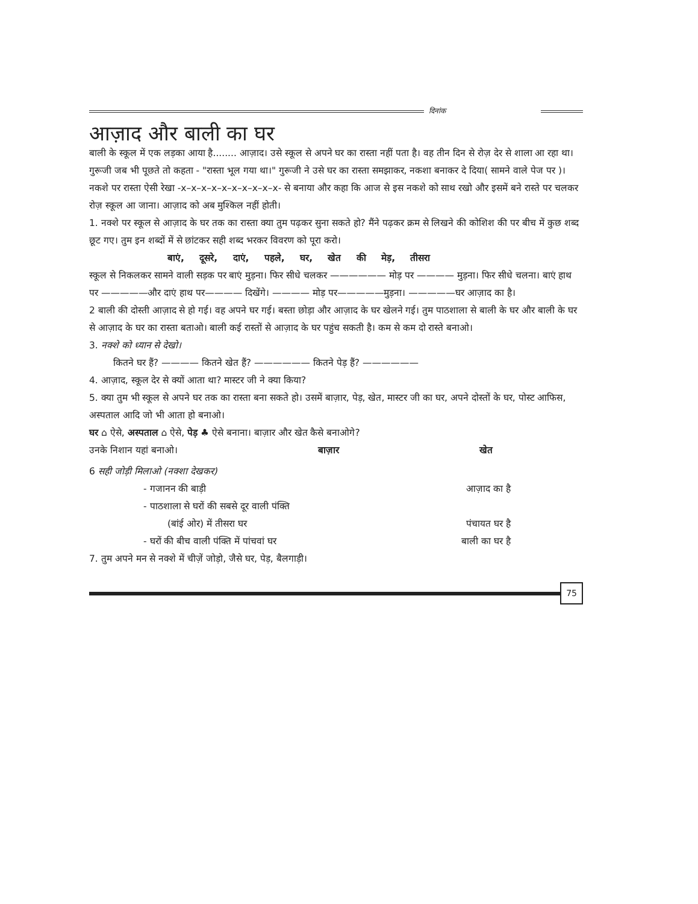दिनांक
आज़ाद और बाली का घर
बाली के स्कूल में एक लड़का आया है........ आज़ाद। उसे स्कूल से अपने घर का रास्ता नहीं पता है। वह तीन दिन से रोज़ देर से शाला आ रहा था। गुरूजी जब भी पूछते तो कहता - "रास्ता भूल गया था।" गुरूजी ने उसे घर का रास्ता समझाकर, नकशा बनाकर दे दिया( सामने वाले पेज पर )। नकशे पर रास्ता ऐसी रेखा -x–x–x–x–x–x–x–x–x–x- से बनाया और कहा कि आज से इस नकशे को साथ रखो और इसमें बने रास्ते पर चलकर रोज़ स्कूल आ जाना। आज़ाद को अब मुश्किल नहीं होती।
1. नक्शे पर स्कूल से आज़ाद के घर तक का रास्ता क्या तुम पढ़कर सुना सकते हो? मैंने पढ़कर क्रम से लिखने की कोशिश की पर बीच में कुछ शब्द छूट गए। तुम इन शब्दों में से छांटकर सही शब्द भरकर विवरण को पूरा करो।
बाएं, दूसरे, दाएं, पहले, घर, खेत की मेड़, तीसरा
स्कूल से निकलकर सामने वाली सड़क पर बाएं मुड़ना। फिर सीधे चलकर —————— मोड़ पर ———— मुड़ना। फिर सीधे चलना। बाएं हाथ पर —————और दाएं हाथ पर———— दिखेंगे। ———— मोड़ पर—————मुड़ना। —————घर आज़ाद का है।
2 बाली की दोस्ती आज़ाद से हो गई। वह अपने घर गई। बस्ता छोड़ा और आज़ाद के घर खेलने गई। तुम पाठशाला से बाली के घर और बाली के घर से आज़ाद के घर का रास्ता बताओ। बाली कई रास्तों से आज़ाद के घर पहुंच सकती है। कम से कम दो रास्ते बनाओ।
3. नक्शे को ध्यान से देखो।
कितने घर हैं? ———— कितने खेत हैं? —————— कितने पेड़ हैं? ——————
4. आज़ाद, स्कूल देर से क्यों आता था? मास्टर जी ने क्या किया?
5. क्या तुम भी स्कूल से अपने घर तक का रास्ता बना सकते हो। उसमें बाज़ार, पेड़, खेत, मास्टर जी का घर, अपने दोस्तों के घर, पोस्ट आफिस, अस्पताल आदि जो भी आता हो बनाओ।
घर ⌂ ऐसे, अस्पताल ⌂ ऐसे, पेड़ ♣ ऐसे बनाना। बाज़ार और खेत कैसे बनाओगे?
उनके निशान यहां बनाओ। बाज़ार खेत
6 सही जोड़ी मिलाओ (नक्शा देखकर)
- गजानन की बाड़ी आज़ाद का है
- पाठशाला से घरों की सबसे दूर वाली पंक्ति
(बांई ओर) में तीसरा घर पंचायत घर है
- घरों की बीच वाली पंक्ति में पांचवां घर बाली का घर है
7. तुम अपने मन से नक्शे में चीज़ें जोड़ो, जैसे घर, पेड़, बैलगाड़ी।
75